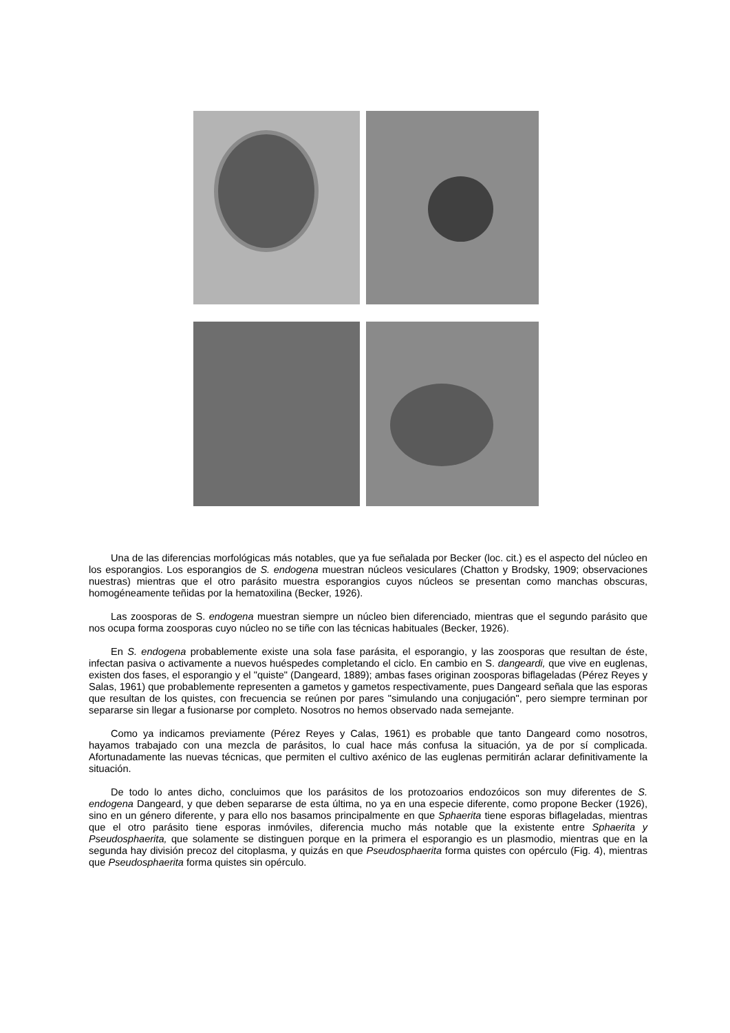Una de las diferencias morfológicas más notables, que ya fue señalada por Becker (loc. cit.) es el aspecto del núcleo en los esporangios. Los esporangios de S. endogena muestran núcleos vesiculares (Chatton y Brodsky, 1909; observaciones nuestras) mientras que el otro parásito muestra esporangios cuyos núcleos se presentan como manchas obscuras, homogéneamente teñidas por la hematoxilina (Becker, 1926).
Las zoosporas de S. endogena muestran siempre un núcleo bien diferenciado, mientras que el segundo parásito que nos ocupa forma zoosporas cuyo núcleo no se tiñe con las técnicas habituales (Becker, 1926).
En S. endogena probablemente existe una sola fase parásita, el esporangio, y las zoosporas que resultan de éste, infectan pasiva o activamente a nuevos huéspedes completando el ciclo. En cambio en S. dangeardi, que vive en euglenas, existen dos fases, el esporangio y el "quiste" (Dangeard, 1889); ambas fases originan zoosporas biflageladas (Pérez Reyes y Salas, 1961) que probablemente representen a gametos y gametos respectivamente, pues Dangeard señala que las esporas que resultan de los quistes, con frecuencia se reúnen por pares "simulando una conjugación", pero siempre terminan por separarse sin llegar a fusionarse por completo. Nosotros no hemos observado nada semejante.
Como ya indicamos previamente (Pérez Reyes y Calas, 1961) es probable que tanto Dangeard como nosotros, hayamos trabajado con una mezcla de parásitos, lo cual hace más confusa la situación, ya de por sí complicada. Afortunadamente las nuevas técnicas, que permiten el cultivo axénico de las euglenas permitirán aclarar definitivamente la situación.
De todo lo antes dicho, concluimos que los parásitos de los protozoarios endozóicos son muy diferentes de S. endogena Dangeard, y que deben separarse de esta última, no ya en una especie diferente, como propone Becker (1926), sino en un género diferente, y para ello nos basamos principalmente en que Sphaerita tiene esporas biflageladas, mientras que el otro parásito tiene esporas inmóviles, diferencia mucho más notable que la existente entre Sphaerita y Pseudosphaerita, que solamente se distinguen porque en la primera el esporangio es un plasmodio, mientras que en la segunda hay división precoz del citoplasma, y quizás en que Pseudosphaerita forma quistes con opérculo (Fig. 4), mientras que Pseudosphaerita forma quistes sin opérculo.